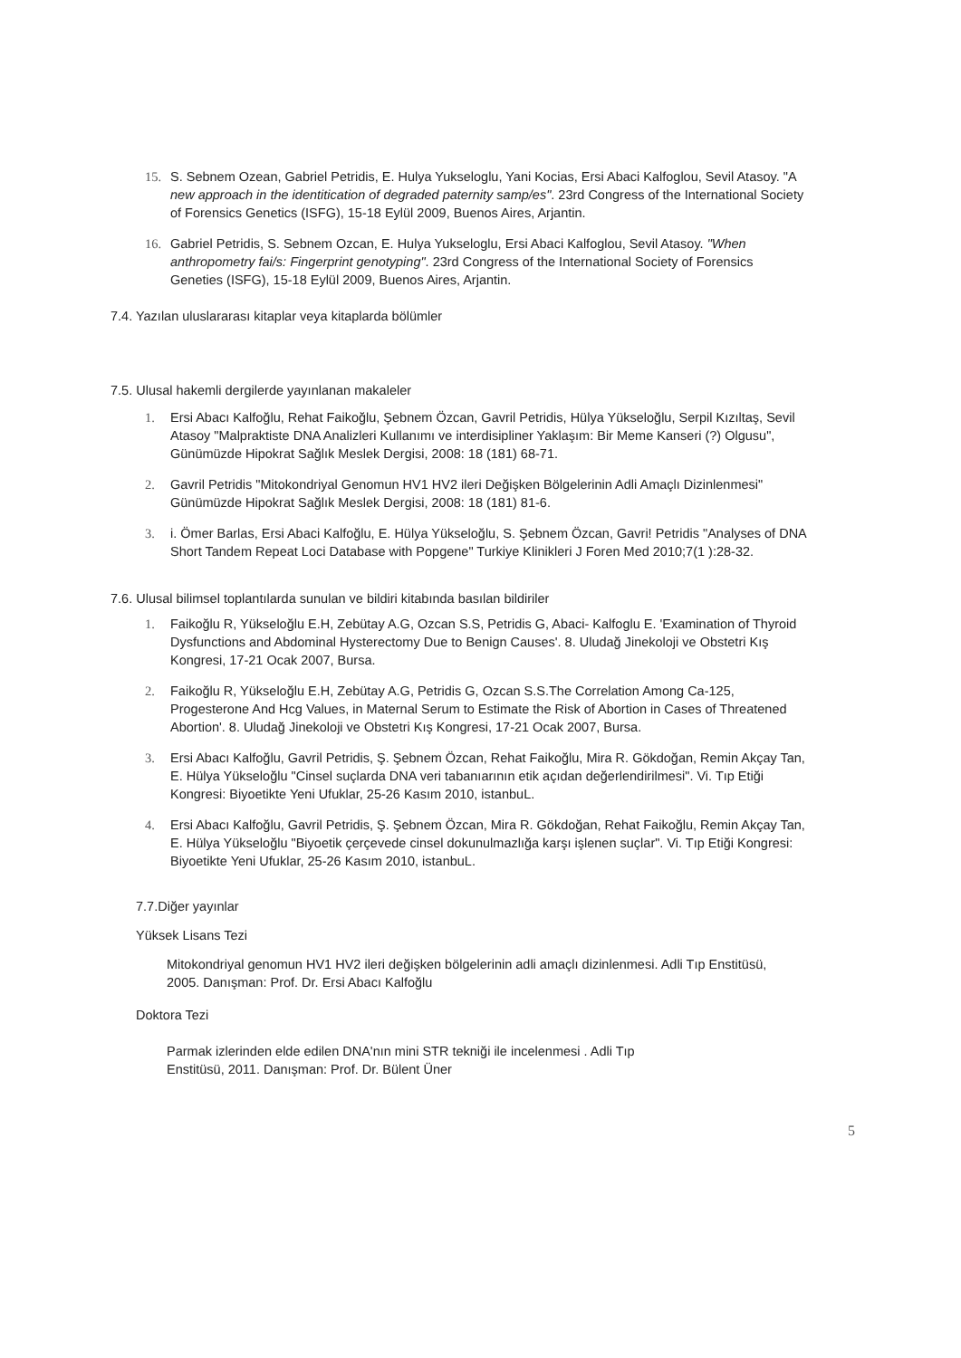15. S. Sebnem Ozean, Gabriel Petridis, E. Hulya Yukseloglu, Yani Kocias, Ersi Abaci Kalfoglou, Sevil Atasoy. "A new approach in the identitication of degraded paternity samp/es". 23rd Congress of the International Society of Forensics Genetics (ISFG), 15-18 Eylül 2009, Buenos Aires, Arjantin.
16. Gabriel Petridis, S. Sebnem Ozcan, E. Hulya Yukseloglu, Ersi Abaci Kalfoglou, Sevil Atasoy. "When anthropometry fai/s: Fingerprint genotyping". 23rd Congress of the International Society of Forensics Geneties (ISFG), 15-18 Eylül 2009, Buenos Aires, Arjantin.
7.4. Yazılan uluslararası kitaplar veya kitaplarda bölümler
7.5. Ulusal hakemli dergilerde yayınlanan makaleler
1. Ersi Abacı Kalfoğlu, Rehat Faikoğlu, Şebnem Özcan, Gavril Petridis, Hülya Yükseloğlu, Serpil Kızıltaş, Sevil Atasoy "Malpraktiste DNA Analizleri Kullanımı ve interdisipliner Yaklaşım: Bir Meme Kanseri (?) Olgusu", Günümüzde Hipokrat Sağlık Meslek Dergisi, 2008: 18 (181) 68-71.
2. Gavril Petridis "Mitokondriyal Genomun HV1 HV2 ileri Değişken Bölgelerinin Adli Amaçlı Dizinlenmesi" Günümüzde Hipokrat Sağlık Meslek Dergisi, 2008: 18 (181) 81-6.
3. i. Ömer Barlas, Ersi Abaci Kalfoğlu, E. Hülya Yükseloğlu, S. Şebnem Özcan, Gavri! Petridis "Analyses of DNA Short Tandem Repeat Loci Database with Popgene" Turkiye Klinikleri J Foren Med 2010;7(1 ):28-32.
7.6. Ulusal bilimsel toplantılarda sunulan ve bildiri kitabında basılan bildiriler
1. Faikoğlu R, Yükseloğlu E.H, Zebütay A.G, Ozcan S.S, Petridis G, Abaci- Kalfoglu E. 'Examination of Thyroid Dysfunctions and Abdominal Hysterectomy Due to Benign Causes'. 8. Uludağ Jinekoloji ve Obstetri Kış Kongresi, 17-21 Ocak 2007, Bursa.
2. Faikoğlu R, Yükseloğlu E.H, Zebütay A.G, Petridis G, Ozcan S.S.The Correlation Among Ca-125, Progesterone And Hcg Values, in Maternal Serum to Estimate the Risk of Abortion in Cases of Threatened Abortion'. 8. Uludağ Jinekoloji ve Obstetri Kış Kongresi, 17-21 Ocak 2007, Bursa.
3. Ersi Abacı Kalfoğlu, Gavril Petridis, Ş. Şebnem Özcan, Rehat Faikoğlu, Mira R. Gökdoğan, Remin Akçay Tan, E. Hülya Yükseloğlu "Cinsel suçlarda DNA veri tabanıarının etik açıdan değerlendirilmesi". Vi. Tıp Etiği Kongresi: Biyoetikte Yeni Ufuklar, 25-26 Kasım 2010, istanbuL.
4. Ersi Abacı Kalfoğlu, Gavril Petridis, Ş. Şebnem Özcan, Mira R. Gökdoğan, Rehat Faikoğlu, Remin Akçay Tan, E. Hülya Yükseloğlu "Biyoetik çerçevede cinsel dokunulmazlığa karşı işlenen suçlar". Vi. Tıp Etiği Kongresi: Biyoetikte Yeni Ufuklar, 25-26 Kasım 2010, istanbuL.
7.7.Diğer yayınlar
Yüksek Lisans Tezi
Mitokondriyal genomun HV1 HV2 ileri değişken bölgelerinin adli amaçlı dizinlenmesi. Adli Tıp Enstitüsü, 2005. Danışman: Prof. Dr. Ersi Abacı Kalfoğlu
Doktora Tezi
Parmak izlerinden elde edilen DNA'nın mini STR tekniği ile incelenmesi . Adli Tıp
Enstitüsü, 2011. Danışman: Prof. Dr. Bülent Üner
5